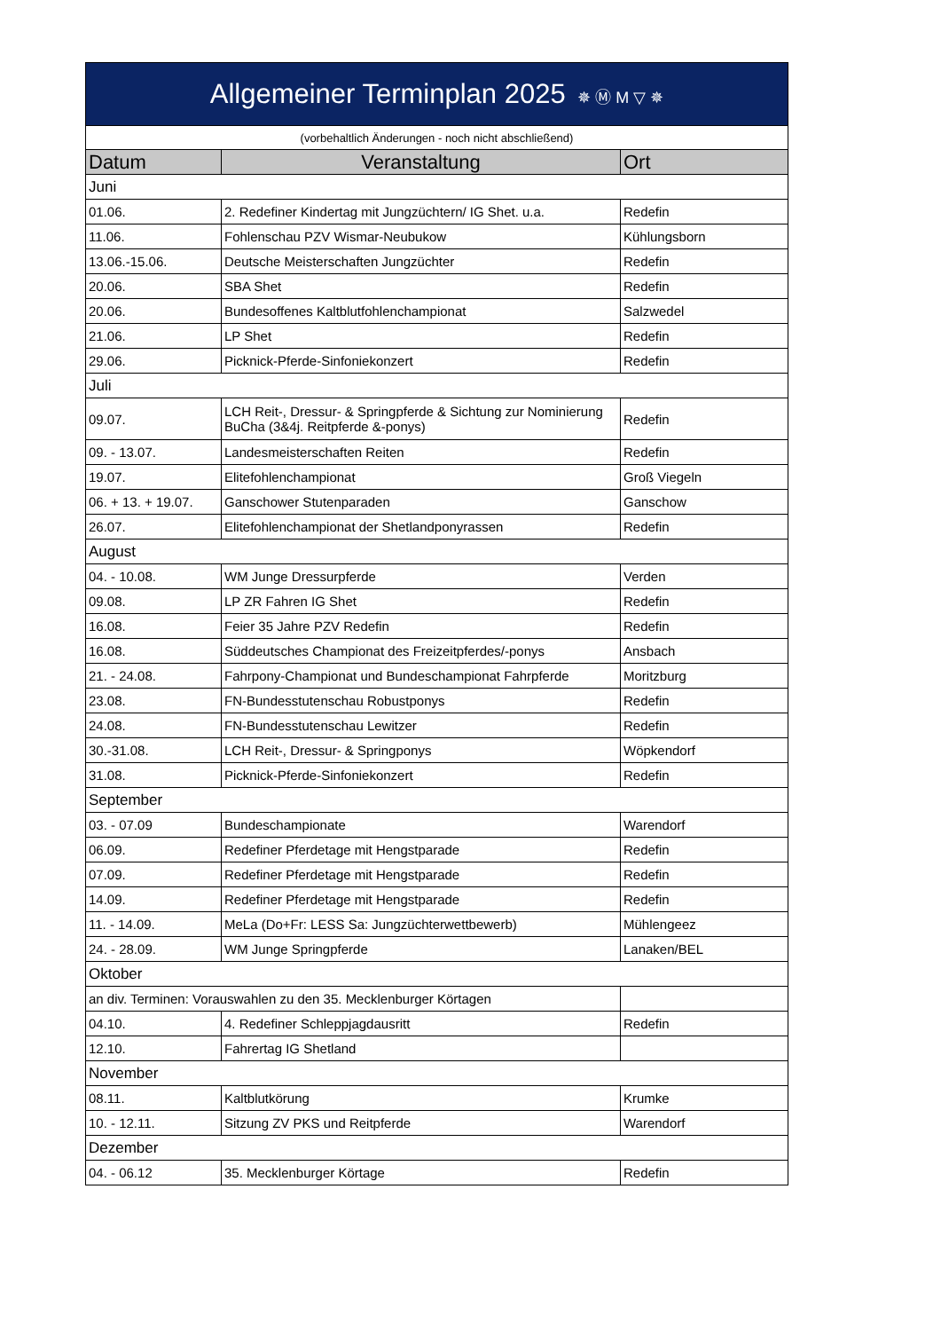| Allgemeiner Terminplan 2025 ✵ Ⓜ M ▽ ✵ | | |
| (vorbehaltlich Änderungen - noch nicht abschließend) | | |
| Datum | Veranstaltung | Ort |
| Juni | | |
| 01.06. | 2. Redefiner Kindertag mit Jungzüchtern/ IG Shet. u.a. | Redefin |
| 11.06. | Fohlenschau PZV Wismar-Neubukow | Kühlungsborn |
| 13.06.-15.06. | Deutsche Meisterschaften Jungzüchter | Redefin |
| 20.06. | SBA Shet | Redefin |
| 20.06. | Bundesoffenes Kaltblutfohlenchampionat | Salzwedel |
| 21.06. | LP Shet | Redefin |
| 29.06. | Picknick-Pferde-Sinfoniekonzert | Redefin |
| Juli | | |
| 09.07. | LCH Reit-, Dressur- & Springpferde & Sichtung zur Nominierung BuCha (3&4j. Reitpferde &-ponys) | Redefin |
| 09. - 13.07. | Landesmeisterschaften Reiten | Redefin |
| 19.07. | Elitefohlenchampionat | Groß Viegeln |
| 06. + 13. + 19.07. | Ganschower Stutenparaden | Ganschow |
| 26.07. | Elitefohlenchampionat der Shetlandponyrassen | Redefin |
| August | | |
| 04. - 10.08. | WM Junge Dressurpferde | Verden |
| 09.08. | LP ZR Fahren IG Shet | Redefin |
| 16.08. | Feier 35 Jahre PZV Redefin | Redefin |
| 16.08. | Süddeutsches Championat des Freizeitpferdes/-ponys | Ansbach |
| 21. - 24.08. | Fahrpony-Championat und Bundeschampionat Fahrpferde | Moritzburg |
| 23.08. | FN-Bundesstutenschau Robustponys | Redefin |
| 24.08. | FN-Bundesstutenschau Lewitzer | Redefin |
| 30.-31.08. | LCH Reit-, Dressur- & Springponys | Wöpkendorf |
| 31.08. | Picknick-Pferde-Sinfoniekonzert | Redefin |
| September | | |
| 03. - 07.09 | Bundeschampionate | Warendorf |
| 06.09. | Redefiner Pferdetage mit Hengstparade | Redefin |
| 07.09. | Redefiner Pferdetage mit Hengstparade | Redefin |
| 14.09. | Redefiner Pferdetage mit Hengstparade | Redefin |
| 11. - 14.09. | MeLa (Do+Fr: LESS Sa: Jungzüchterwettbewerb) | Mühlengeez |
| 24. - 28.09. | WM Junge Springpferde | Lanaken/BEL |
| Oktober | | |
| an div. Terminen: Vorauswahlen zu den 35. Mecklenburger Körtagen | | |
| 04.10. | 4. Redefiner Schleppjagdausritt | Redefin |
| 12.10. | Fahrertag IG Shetland | |
| November | | |
| 08.11. | Kaltblutkörung | Krumke |
| 10. - 12.11. | Sitzung ZV PKS und Reitpferde | Warendorf |
| Dezember | | |
| 04. - 06.12 | 35. Mecklenburger Körtage | Redefin |